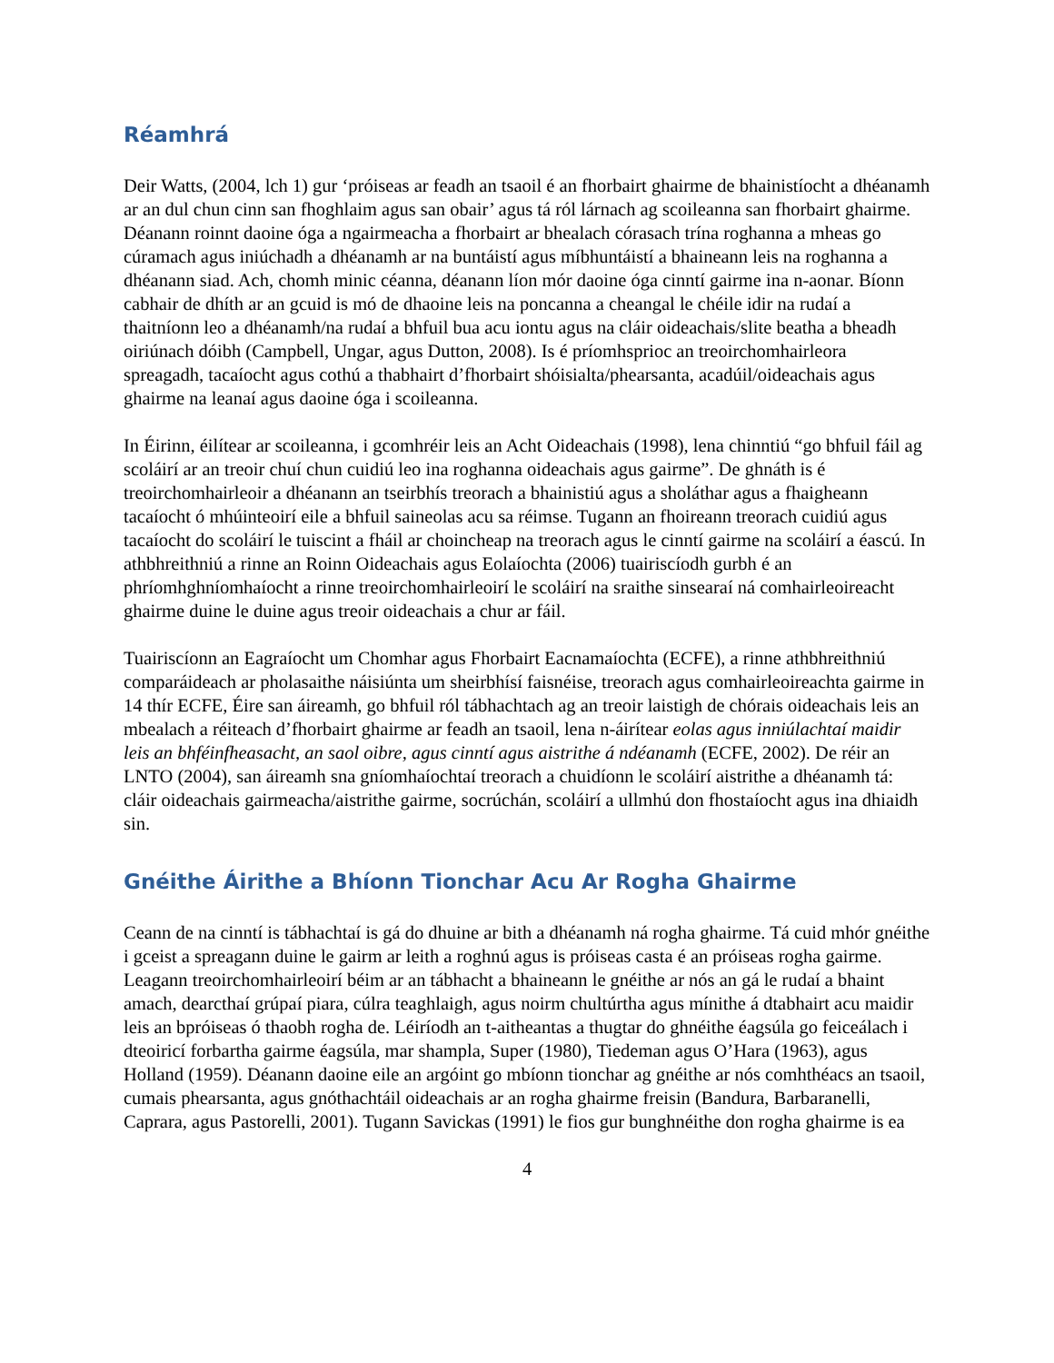Réamhrá
Deir Watts, (2004, lch 1) gur ‘próiseas ar feadh an tsaoil é an fhorbairt ghairme de bhainistíocht a dhéanamh ar an dul chun cinn san fhoghlaim agus san obair’ agus tá ról lárnach ag scoileanna san fhorbairt ghairme. Déanann roinnt daoine óga a ngairmeacha a fhorbairt ar bhealach córasach trína roghanna a mheas go cúramach agus iniúchadh a dhéanamh ar na buntáistí agus míbhuntáistí a bhaineann leis na roghanna a dhéanann siad. Ach, chomh minic céanna, déanann líon mór daoine óga cinntí gairme ina n-aonar. Bíonn cabhair de dhíth ar an gcuid is mó de dhaoine leis na poncanna a cheangal le chéile idir na rudaí a thaitníonn leo a dhéanamh/na rudaí a bhfuil bua acu iontu agus na cláir oideachais/slite beatha a bheadh oiriúnach dóibh (Campbell, Ungar, agus Dutton, 2008). Is é príomhsprioc an treoirchomhairleora spreagadh, tacaíocht agus cothú a thabhairt d’fhorbairt shóisialta/phearsanta, acadúil/oideachais agus ghairme na leanaí agus daoine óga i scoileanna.
In Éirinn, éilítear ar scoileanna, i gcomhréir leis an Acht Oideachais (1998), lena chinntiú “go bhfuil fáil ag scoláirí ar an treoir chuí chun cuidiú leo ina roghanna oideachais agus gairme”. De ghnáth is é treoirchomhairleoir a dhéanann an tseirbhís treorach a bhainistiú agus a sholáthar agus a fhaigheann tacaíocht ó mhúinteoirí eile a bhfuil saineolas acu sa réimse. Tugann an fhoireann treorach cuidiú agus tacaíocht do scoláirí le tuiscint a fháil ar choincheap na treorach agus le cinntí gairme na scoláirí a éascú. In athbhreithniú a rinne an Roinn Oideachais agus Eolaíochta (2006) tuairiscíodh gurbh é an phríomhghníomhaíocht a rinne treoirchomhairleoirí le scoláirí na sraithe sinsearaí ná comhairleoireacht ghairme duine le duine agus treoir oideachais a chur ar fáil.
Tuairiscíonn an Eagraíocht um Chomhar agus Fhorbairt Eacnamaíochta (ECFE), a rinne athbhreithniú comparáideach ar pholasaithe náisiúnta um sheirbhísí faisnéise, treorach agus comhairleoireachta gairme in 14 thír ECFE, Éire san áireamh, go bhfuil ról tábhachtach ag an treoir laistigh de chórais oideachais leis an mbealach a réiteach d’fhorbairt ghairme ar feadh an tsaoil, lena n-áirítear eolas agus inniúlachtaí maidir leis an bhféinfheasacht, an saol oibre, agus cinntí agus aistrithe á ndéanamh (ECFE, 2002). De réir an LNTO (2004), san áireamh sna gníomhaíochtaí treorach a chuidíonn le scoláirí aistrithe a dhéanamh tá: cláir oideachais gairmeacha/aistrithe gairme, socrúchán, scoláirí a ullmhú don fhostaíocht agus ina dhiaidh sin.
Gnéithe Áirithe a Bhíonn Tionchar Acu Ar Rogha Ghairme
Ceann de na cinntí is tábhachtaí is gá do dhuine ar bith a dhéanamh ná rogha ghairme. Tá cuid mhór gnéithe i gceist a spreagann duine le gairm ar leith a roghnú agus is próiseas casta é an próiseas rogha gairme. Leagann treoirchomhairleoirí béim ar an tábhacht a bhaineann le gnéithe ar nós an gá le rudaí a bhaint amach, dearcthaí grúpaí piara, cúlra teaghlaigh, agus noirm chultúrtha agus mínithe á dtabhairt acu maidir leis an bpróiseas ó thaobh rogha de. Léiríodh an t-aitheantas a thugtar do ghnéithe éagsúla go feiceálach i dteoiricí forbartha gairme éagsúla, mar shampla, Super (1980), Tiedeman agus O’Hara (1963), agus Holland (1959). Déanann daoine eile an argóint go mbíonn tionchar ag gnéithe ar nós comhthéacs an tsaoil, cumais phearsanta, agus gnóthachtáil oideachais ar an rogha ghairme freisin (Bandura, Barbaranelli, Caprara, agus Pastorelli, 2001). Tugann Savickas (1991) le fios gur bunghnéithe don rogha ghairme is ea
4